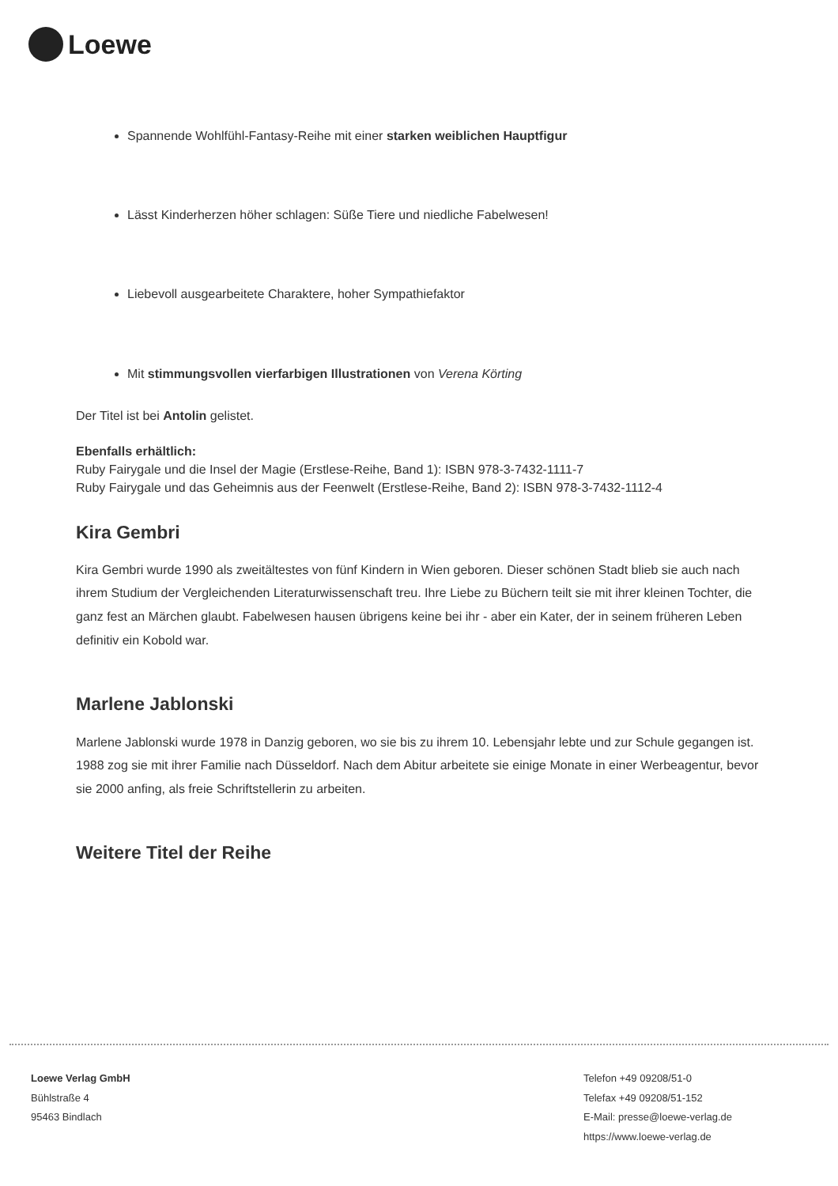Loewe
Spannende Wohlfühl-Fantasy-Reihe mit einer starken weiblichen Hauptfigur
Lässt Kinderherzen höher schlagen: Süße Tiere und niedliche Fabelwesen!
Liebevoll ausgearbeitete Charaktere, hoher Sympathiefaktor
Mit stimmungsvollen vierfarbigen Illustrationen von Verena Körting
Der Titel ist bei Antolin gelistet.
Ebenfalls erhältlich:
Ruby Fairygale und die Insel der Magie (Erstlese-Reihe, Band 1): ISBN 978-3-7432-1111-7
Ruby Fairygale und das Geheimnis aus der Feenwelt (Erstlese-Reihe, Band 2): ISBN 978-3-7432-1112-4
Kira Gembri
Kira Gembri wurde 1990 als zweitältestes von fünf Kindern in Wien geboren. Dieser schönen Stadt blieb sie auch nach ihrem Studium der Vergleichenden Literaturwissenschaft treu. Ihre Liebe zu Büchern teilt sie mit ihrer kleinen Tochter, die ganz fest an Märchen glaubt. Fabelwesen hausen übrigens keine bei ihr - aber ein Kater, der in seinem früheren Leben definitiv ein Kobold war.
Marlene Jablonski
Marlene Jablonski wurde 1978 in Danzig geboren, wo sie bis zu ihrem 10. Lebensjahr lebte und zur Schule gegangen ist. 1988 zog sie mit ihrer Familie nach Düsseldorf. Nach dem Abitur arbeitete sie einige Monate in einer Werbeagentur, bevor sie 2000 anfing, als freie Schriftstellerin zu arbeiten.
Weitere Titel der Reihe
Loewe Verlag GmbH
Bühlstraße 4
95463 Bindlach
Telefon +49 09208/51-0
Telefax +49 09208/51-152
E-Mail: presse@loewe-verlag.de
https://www.loewe-verlag.de